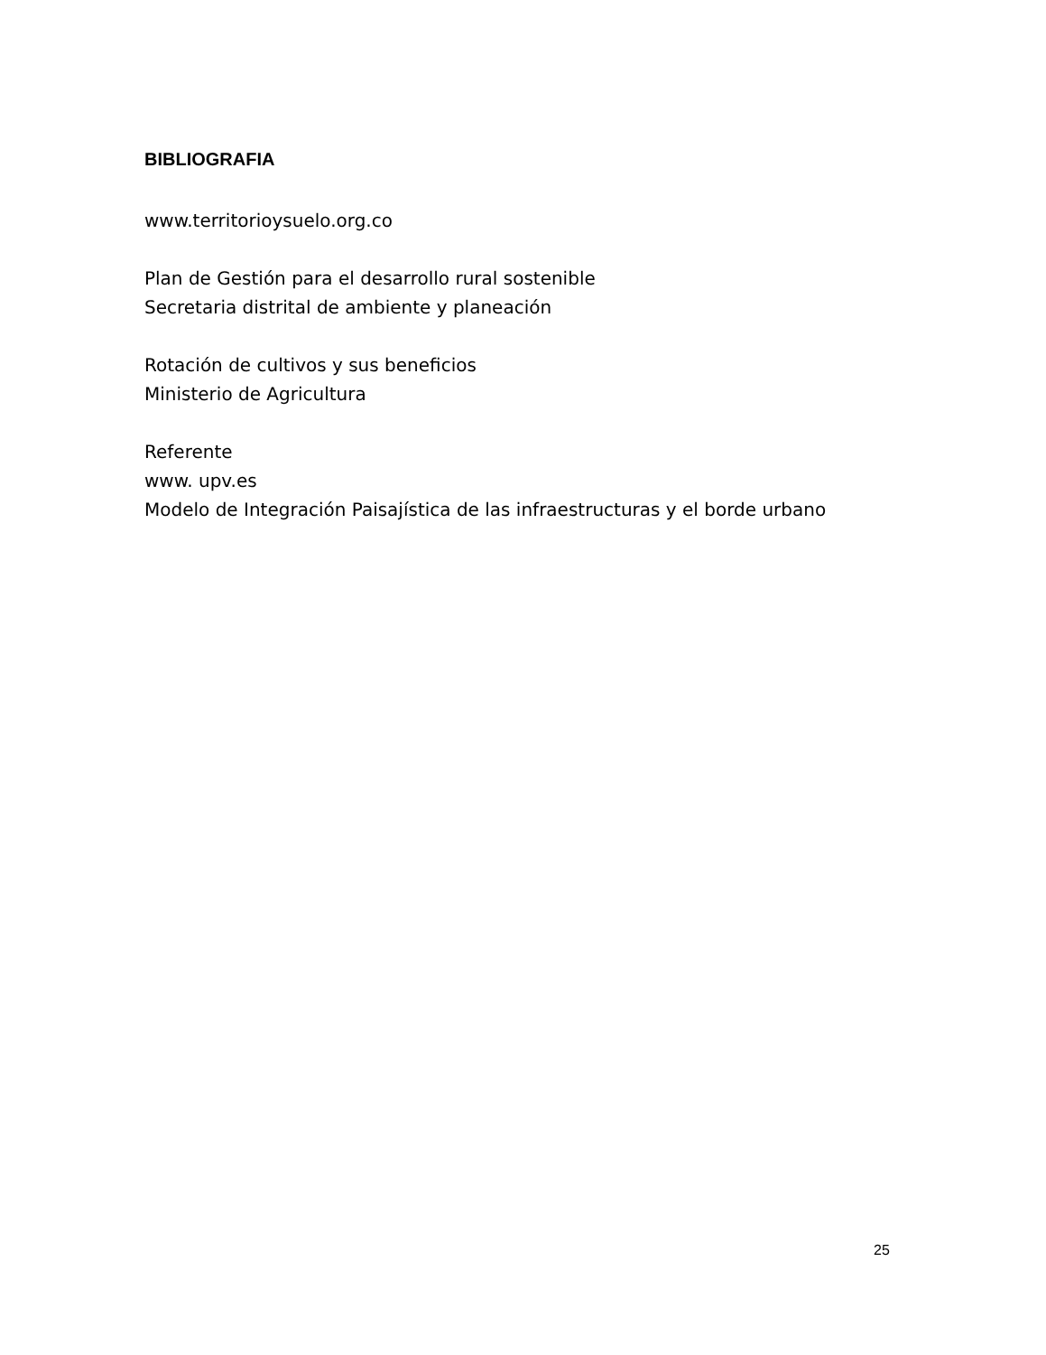BIBLIOGRAFIA
www.territorioysuelo.org.co
Plan de Gestión para el desarrollo rural sostenible
Secretaria distrital de ambiente y planeación
Rotación de cultivos y sus beneficios
Ministerio de Agricultura
Referente
www. upv.es
Modelo de Integración Paisajística de las infraestructuras y el borde urbano
25